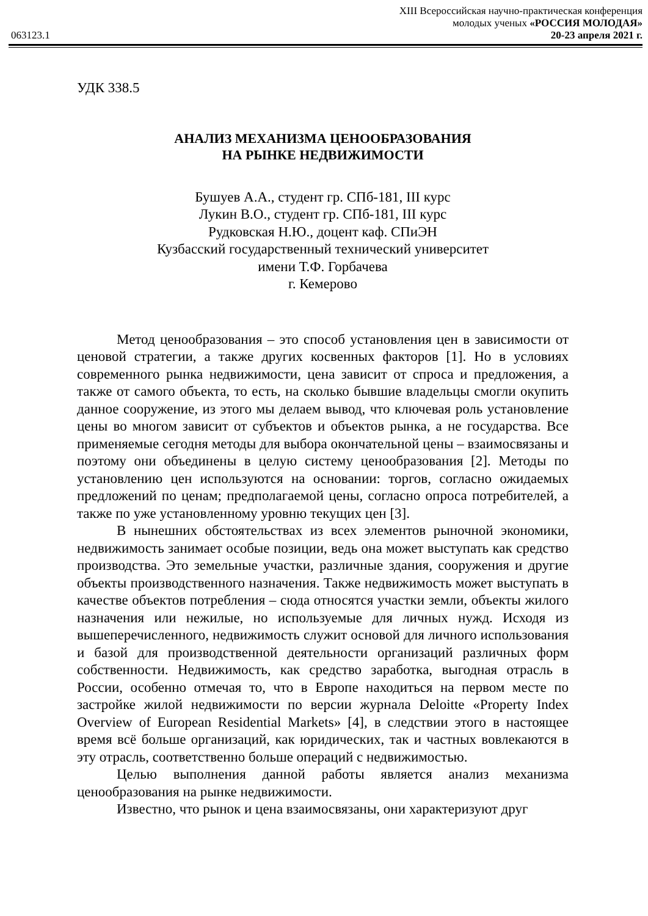XIII Всероссийская научно-практическая конференция
молодых ученых «РОССИЯ МОЛОДАЯ»
063123.1 20-23 апреля 2021 г.
УДК 338.5
АНАЛИЗ МЕХАНИЗМА ЦЕНООБРАЗОВАНИЯ
НА РЫНКЕ НЕДВИЖИМОСТИ
Бушуев А.А., студент гр. СПб-181, III курс
Лукин В.О., студент гр. СПб-181, III курс
Рудковская Н.Ю., доцент каф. СПиЭН
Кузбасский государственный технический университет
имени Т.Ф. Горбачева
г. Кемерово
Метод ценообразования – это способ установления цен в зависимости от ценовой стратегии, а также других косвенных факторов [1]. Но в условиях современного рынка недвижимости, цена зависит от спроса и предложения, а также от самого объекта, то есть, на сколько бывшие владельцы смогли окупить данное сооружение, из этого мы делаем вывод, что ключевая роль установление цены во многом зависит от субъектов и объектов рынка, а не государства. Все применяемые сегодня методы для выбора окончательной цены – взаимосвязаны и поэтому они объединены в целую систему ценообразования [2]. Методы по установлению цен используются на основании: торгов, согласно ожидаемых предложений по ценам; предполагаемой цены, согласно опроса потребителей, а также по уже установленному уровню текущих цен [3].
В нынешних обстоятельствах из всех элементов рыночной экономики, недвижимость занимает особые позиции, ведь она может выступать как средство производства. Это земельные участки, различные здания, сооружения и другие объекты производственного назначения. Также недвижимость может выступать в качестве объектов потребления – сюда относятся участки земли, объекты жилого назначения или нежилые, но используемые для личных нужд. Исходя из вышеперечисленного, недвижимость служит основой для личного использования и базой для производственной деятельности организаций различных форм собственности. Недвижимость, как средство заработка, выгодная отрасль в России, особенно отмечая то, что в Европе находиться на первом месте по застройке жилой недвижимости по версии журнала Deloitte «Property Index Overview of European Residential Markets» [4], в следствии этого в настоящее время всё больше организаций, как юридических, так и частных вовлекаются в эту отрасль, соответственно больше операций с недвижимостью.
Целью выполнения данной работы является анализ механизма ценообразования на рынке недвижимости.
Известно, что рынок и цена взаимосвязаны, они характеризуют друг